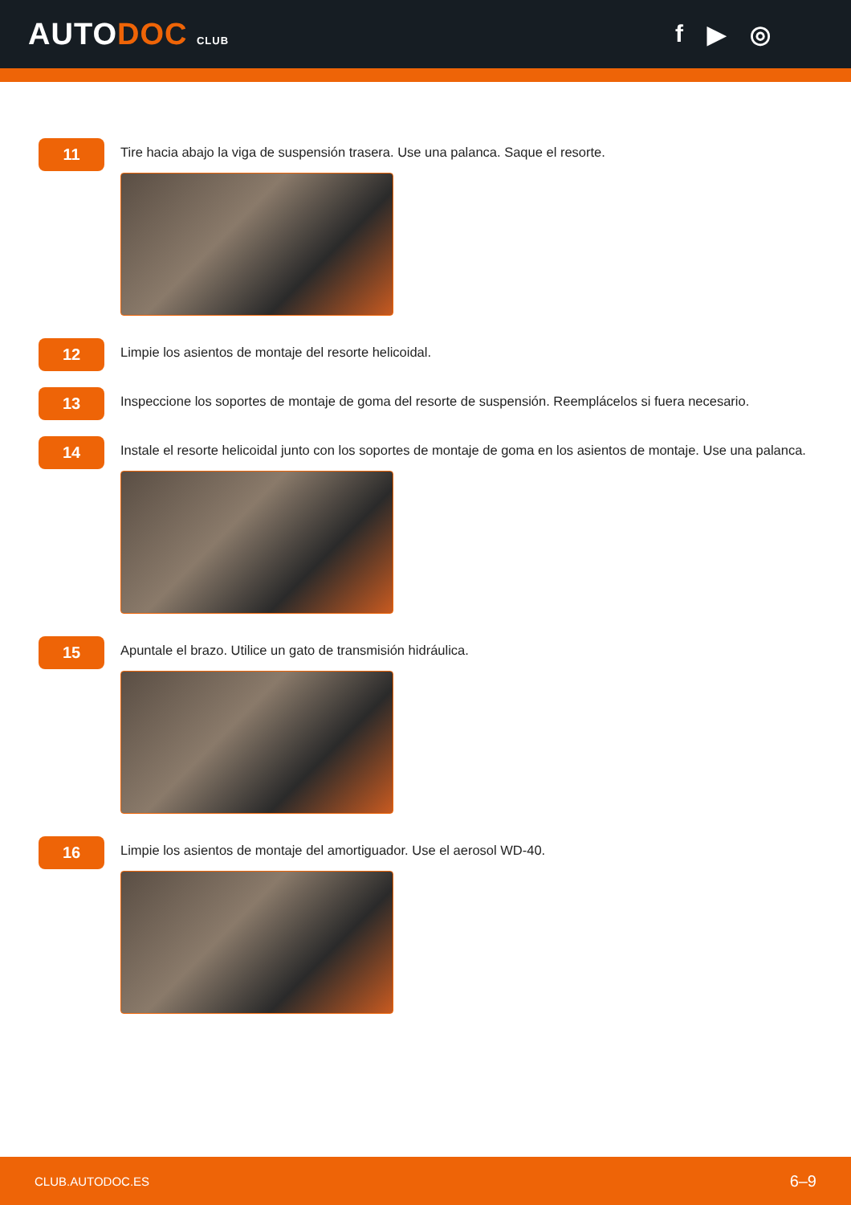AUTODOC CLUB
f ▶ ◎
11
Tire hacia abajo la viga de suspensión trasera. Use una palanca. Saque el resorte.
12
Limpie los asientos de montaje del resorte helicoidal.
13
Inspeccione los soportes de montaje de goma del resorte de suspensión. Reemplácelos si fuera necesario.
14
Instale el resorte helicoidal junto con los soportes de montaje de goma en los asientos de montaje. Use una palanca.
15
Apuntale el brazo. Utilice un gato de transmisión hidráulica.
16
Limpie los asientos de montaje del amortiguador. Use el aerosol WD-40.
CLUB.AUTODOC.ES 6–9